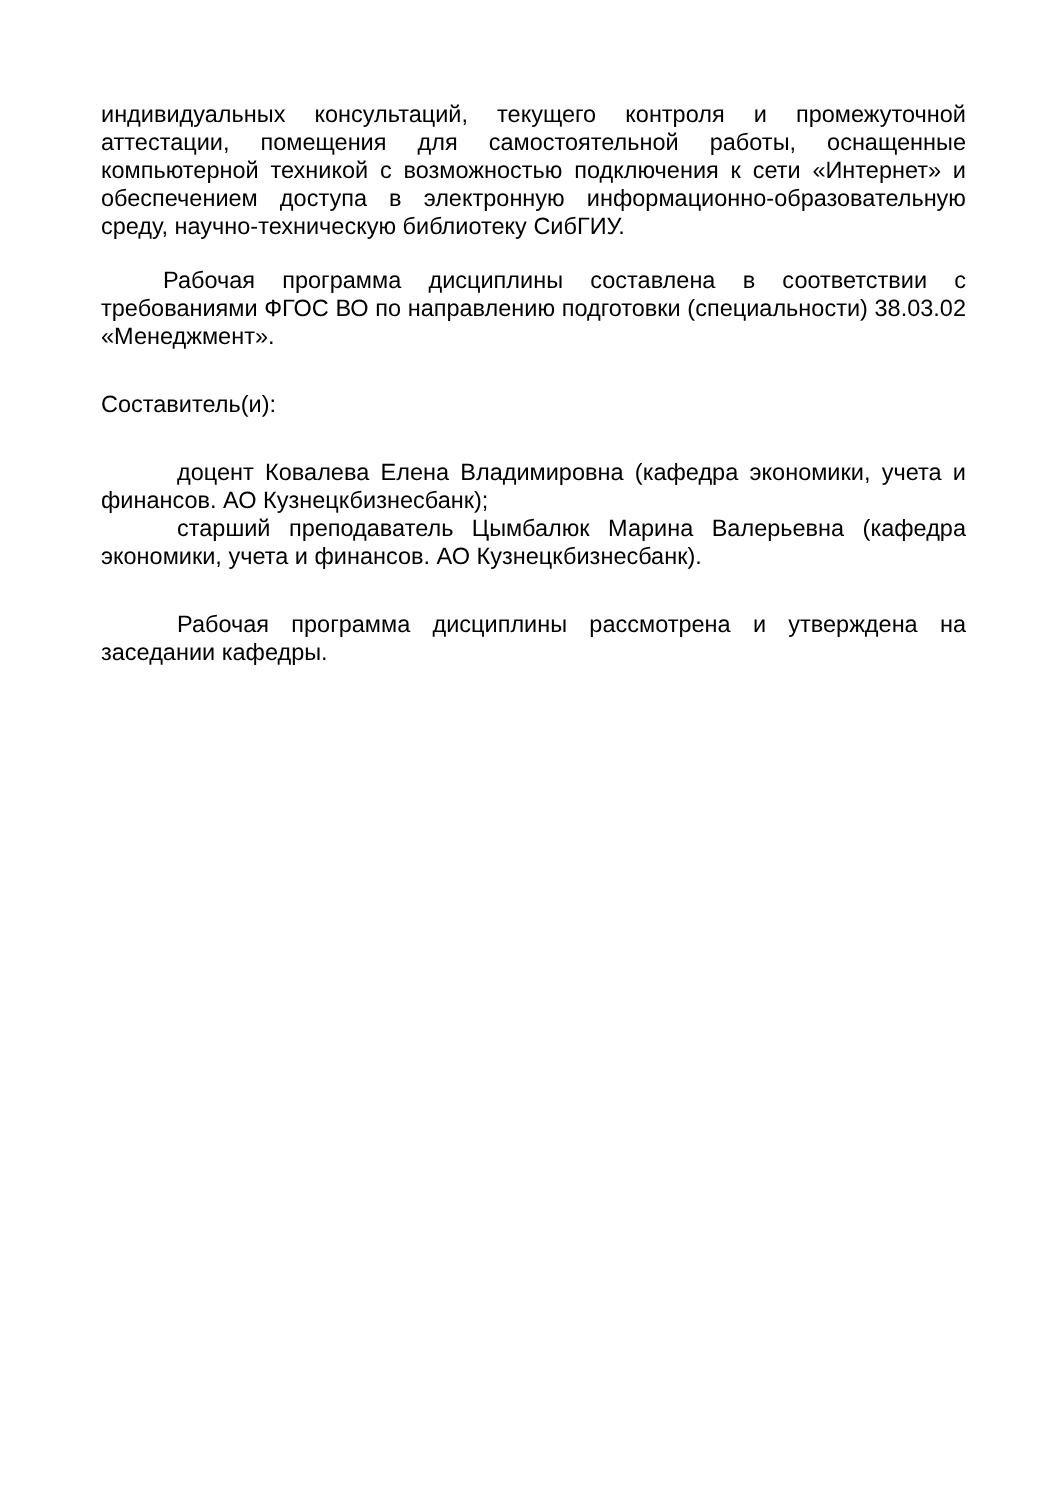индивидуальных консультаций, текущего контроля и промежуточной аттестации, помещения для самостоятельной работы, оснащенные компьютерной техникой с возможностью подключения к сети «Интернет» и обеспечением доступа в электронную информационно-образовательную среду, научно-техническую библиотеку СибГИУ.
Рабочая программа дисциплины составлена в соответствии с требованиями ФГОС ВО по направлению подготовки (специальности) 38.03.02 «Менеджмент».
Составитель(и):
доцент Ковалева Елена Владимировна (кафедра экономики, учета и финансов. АО Кузнецкбизнесбанк);
старший преподаватель Цымбалюк Марина Валерьевна (кафедра экономики, учета и финансов. АО Кузнецкбизнесбанк).
Рабочая программа дисциплины рассмотрена и утверждена на заседании кафедры.